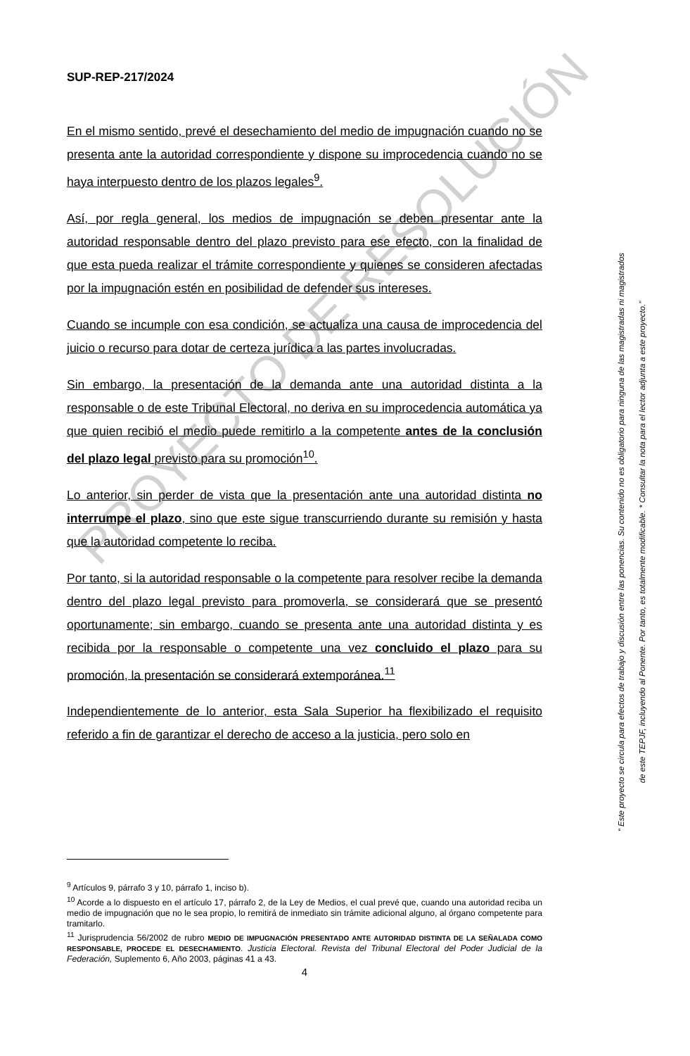SUP-REP-217/2024
En el mismo sentido, prevé el desechamiento del medio de impugnación cuando no se presenta ante la autoridad correspondiente y dispone su improcedencia cuando no se haya interpuesto dentro de los plazos legales<sup>9</sup>.
Así, por regla general, los medios de impugnación se deben presentar ante la autoridad responsable dentro del plazo previsto para ese efecto, con la finalidad de que esta pueda realizar el trámite correspondiente y quienes se consideren afectadas por la impugnación estén en posibilidad de defender sus intereses.
Cuando se incumple con esa condición, se actualiza una causa de improcedencia del juicio o recurso para dotar de certeza jurídica a las partes involucradas.
Sin embargo, la presentación de la demanda ante una autoridad distinta a la responsable o de este Tribunal Electoral, no deriva en su improcedencia automática ya que quien recibió el medio puede remitirlo a la competente antes de la conclusión del plazo legal previsto para su promoción<sup>10</sup>.
Lo anterior, sin perder de vista que la presentación ante una autoridad distinta no interrumpe el plazo, sino que este sigue transcurriendo durante su remisión y hasta que la autoridad competente lo reciba.
Por tanto, si la autoridad responsable o la competente para resolver recibe la demanda dentro del plazo legal previsto para promoverla, se considerará que se presentó oportunamente; sin embargo, cuando se presenta ante una autoridad distinta y es recibida por la responsable o competente una vez concluido el plazo para su promoción, la presentación se considerará extemporánea.<sup>11</sup>
Independientemente de lo anterior, esta Sala Superior ha flexibilizado el requisito referido a fin de garantizar el derecho de acceso a la justicia, pero solo en
<sup>9</sup> Artículos 9, párrafo 3 y 10, párrafo 1, inciso b).
<sup>10</sup> Acorde a lo dispuesto en el artículo 17, párrafo 2, de la Ley de Medios, el cual prevé que, cuando una autoridad reciba un medio de impugnación que no le sea propio, lo remitirá de inmediato sin trámite adicional alguno, al órgano competente para tramitarlo.
<sup>11</sup> Jurisprudencia 56/2002 de rubro MEDIO DE IMPUGNACIÓN PRESENTADO ANTE AUTORIDAD DISTINTA DE LA SEÑALADA COMO RESPONSABLE, PROCEDE EL DESECHAMIENTO. Justicia Electoral. Revista del Tribunal Electoral del Poder Judicial de la Federación, Suplemento 6, Año 2003, páginas 41 a 43.
4
PROYECTO DE RESOLUCIÓN
“ Este proyecto se circula para efectos de trabajo y discusión entre las ponencias. Su contenido no es obligatorio para ninguna de las magistradas ni magistrados
de este TEPJF, incluyendo al Ponente. Por tanto, es totalmente modificable. * Consultar la nota para el lector adjunta a este proyecto.”